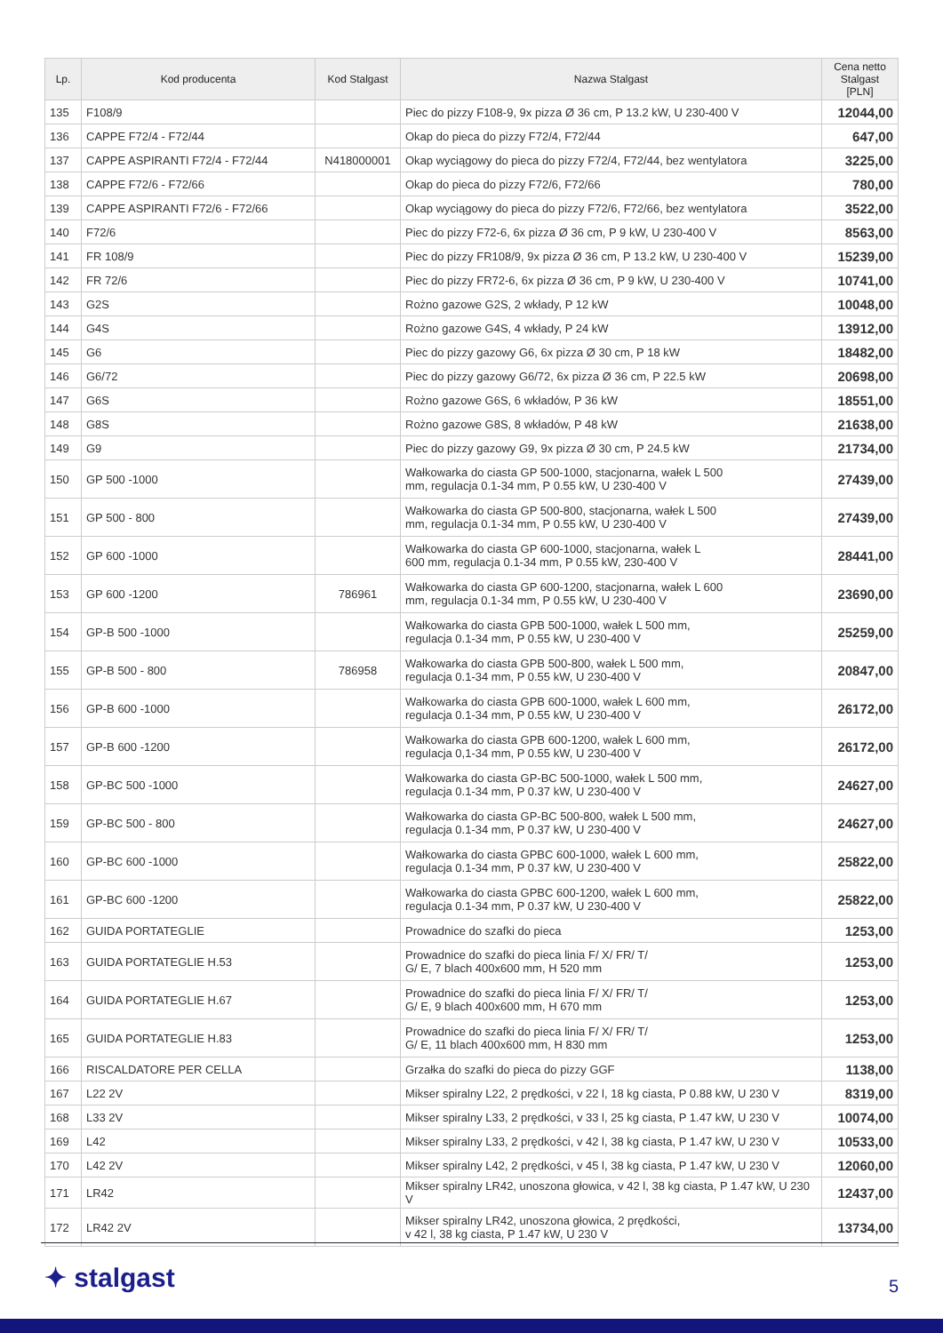| Lp. | Kod producenta | Kod Stalgast | Nazwa Stalgast | Cena netto Stalgast [PLN] |
| --- | --- | --- | --- | --- |
| 135 | F108/9 | | Piec do pizzy F108-9, 9x pizza Ø 36 cm, P 13.2 kW, U 230-400 V | 12044,00 |
| 136 | CAPPE F72/4 - F72/44 | | Okap do pieca do pizzy F72/4, F72/44 | 647,00 |
| 137 | CAPPE ASPIRANTI F72/4 - F72/44 | N418000001 | Okap wyciągowy do pieca do pizzy F72/4, F72/44, bez wentylatora | 3225,00 |
| 138 | CAPPE F72/6 - F72/66 | | Okap do pieca do pizzy F72/6, F72/66 | 780,00 |
| 139 | CAPPE ASPIRANTI F72/6 - F72/66 | | Okap wyciągowy do pieca do pizzy F72/6, F72/66, bez wentylatora | 3522,00 |
| 140 | F72/6 | | Piec do pizzy F72-6, 6x pizza Ø 36 cm, P 9 kW, U 230-400 V | 8563,00 |
| 141 | FR 108/9 | | Piec do pizzy FR108/9, 9x pizza Ø 36 cm, P 13.2 kW, U 230-400 V | 15239,00 |
| 142 | FR 72/6 | | Piec do pizzy FR72-6, 6x pizza Ø 36 cm, P 9 kW, U 230-400 V | 10741,00 |
| 143 | G2S | | Rożno gazowe G2S, 2 wkłady, P 12 kW | 10048,00 |
| 144 | G4S | | Rożno gazowe G4S, 4 wkłady, P 24 kW | 13912,00 |
| 145 | G6 | | Piec do pizzy gazowy G6, 6x pizza Ø 30 cm, P 18 kW | 18482,00 |
| 146 | G6/72 | | Piec do pizzy gazowy G6/72, 6x pizza Ø 36 cm, P 22.5 kW | 20698,00 |
| 147 | G6S | | Rożno gazowe G6S, 6 wkładów, P 36 kW | 18551,00 |
| 148 | G8S | | Rożno gazowe G8S, 8 wkładów, P 48 kW | 21638,00 |
| 149 | G9 | | Piec do pizzy gazowy G9, 9x pizza Ø 30 cm, P 24.5 kW | 21734,00 |
| 150 | GP 500 -1000 | | Wałkowarka do ciasta GP 500-1000, stacjonarna, wałek L 500 mm, regulacja 0.1-34 mm, P 0.55 kW, U 230-400 V | 27439,00 |
| 151 | GP 500 - 800 | | Wałkowarka do ciasta GP 500-800, stacjonarna, wałek L 500 mm, regulacja 0.1-34 mm, P 0.55 kW, U 230-400 V | 27439,00 |
| 152 | GP 600 -1000 | | Wałkowarka do ciasta GP 600-1000, stacjonarna, wałek L 600 mm, regulacja 0.1-34 mm, P 0.55 kW, 230-400 V | 28441,00 |
| 153 | GP 600 -1200 | 786961 | Wałkowarka do ciasta GP 600-1200, stacjonarna, wałek L 600 mm, regulacja 0.1-34 mm, P 0.55 kW, U 230-400 V | 23690,00 |
| 154 | GP-B 500 -1000 | | Wałkowarka do ciasta GPB 500-1000, wałek L 500 mm, regulacja 0.1-34 mm, P 0.55 kW, U 230-400 V | 25259,00 |
| 155 | GP-B 500 - 800 | 786958 | Wałkowarka do ciasta GPB 500-800, wałek L 500 mm, regulacja 0.1-34 mm, P 0.55 kW, U 230-400 V | 20847,00 |
| 156 | GP-B 600 -1000 | | Wałkowarka do ciasta GPB 600-1000, wałek L 600 mm, regulacja 0.1-34 mm, P 0.55 kW, U 230-400 V | 26172,00 |
| 157 | GP-B 600 -1200 | | Wałkowarka do ciasta GPB 600-1200, wałek L 600 mm, regulacja 0,1-34 mm, P 0.55 kW, U 230-400 V | 26172,00 |
| 158 | GP-BC 500 -1000 | | Wałkowarka do ciasta GP-BC 500-1000, wałek L 500 mm, regulacja 0.1-34 mm, P 0.37 kW, U 230-400 V | 24627,00 |
| 159 | GP-BC 500 - 800 | | Wałkowarka do ciasta GP-BC 500-800, wałek L 500 mm, regulacja 0.1-34 mm, P 0.37 kW, U 230-400 V | 24627,00 |
| 160 | GP-BC 600 -1000 | | Wałkowarka do ciasta GPBC 600-1000, wałek L 600 mm, regulacja 0.1-34 mm, P 0.37 kW, U 230-400 V | 25822,00 |
| 161 | GP-BC 600 -1200 | | Wałkowarka do ciasta GPBC 600-1200, wałek L 600 mm, regulacja 0.1-34 mm, P 0.37 kW, U 230-400 V | 25822,00 |
| 162 | GUIDA PORTATEGLIE | | Prowadnice do szafki do pieca | 1253,00 |
| 163 | GUIDA PORTATEGLIE H.53 | | Prowadnice do szafki do pieca linia F/ X/ FR/ T/ G/ E, 7 blach 400x600 mm, H 520 mm | 1253,00 |
| 164 | GUIDA PORTATEGLIE H.67 | | Prowadnice do szafki do pieca linia F/ X/ FR/ T/ G/ E, 9 blach 400x600 mm, H 670 mm | 1253,00 |
| 165 | GUIDA PORTATEGLIE H.83 | | Prowadnice do szafki do pieca linia F/ X/ FR/ T/ G/ E, 11 blach 400x600 mm, H 830 mm | 1253,00 |
| 166 | RISCALDATORE PER CELLA | | Grzałka do szafki do pieca do pizzy GGF | 1138,00 |
| 167 | L22 2V | | Mikser spiralny L22, 2 prędkości, v 22 l, 18 kg ciasta, P 0.88 kW, U 230 V | 8319,00 |
| 168 | L33 2V | | Mikser spiralny L33, 2 prędkości, v 33 l, 25 kg ciasta, P 1.47 kW, U 230 V | 10074,00 |
| 169 | L42 | | Mikser spiralny L33, 2 prędkości, v 42 l, 38 kg ciasta, P 1.47 kW, U 230 V | 10533,00 |
| 170 | L42 2V | | Mikser spiralny L42, 2 prędkości, v 45 l, 38 kg ciasta, P 1.47 kW, U 230 V | 12060,00 |
| 171 | LR42 | | Mikser spiralny LR42, unoszona głowica, v 42 l, 38 kg ciasta, P 1.47 kW, U 230 V | 12437,00 |
| 172 | LR42 2V | | Mikser spiralny LR42, unoszona głowica, 2 prędkości, v 42 l, 38 kg ciasta, P 1.47 kW, U 230 V | 13734,00 |
✦ stalgast 5